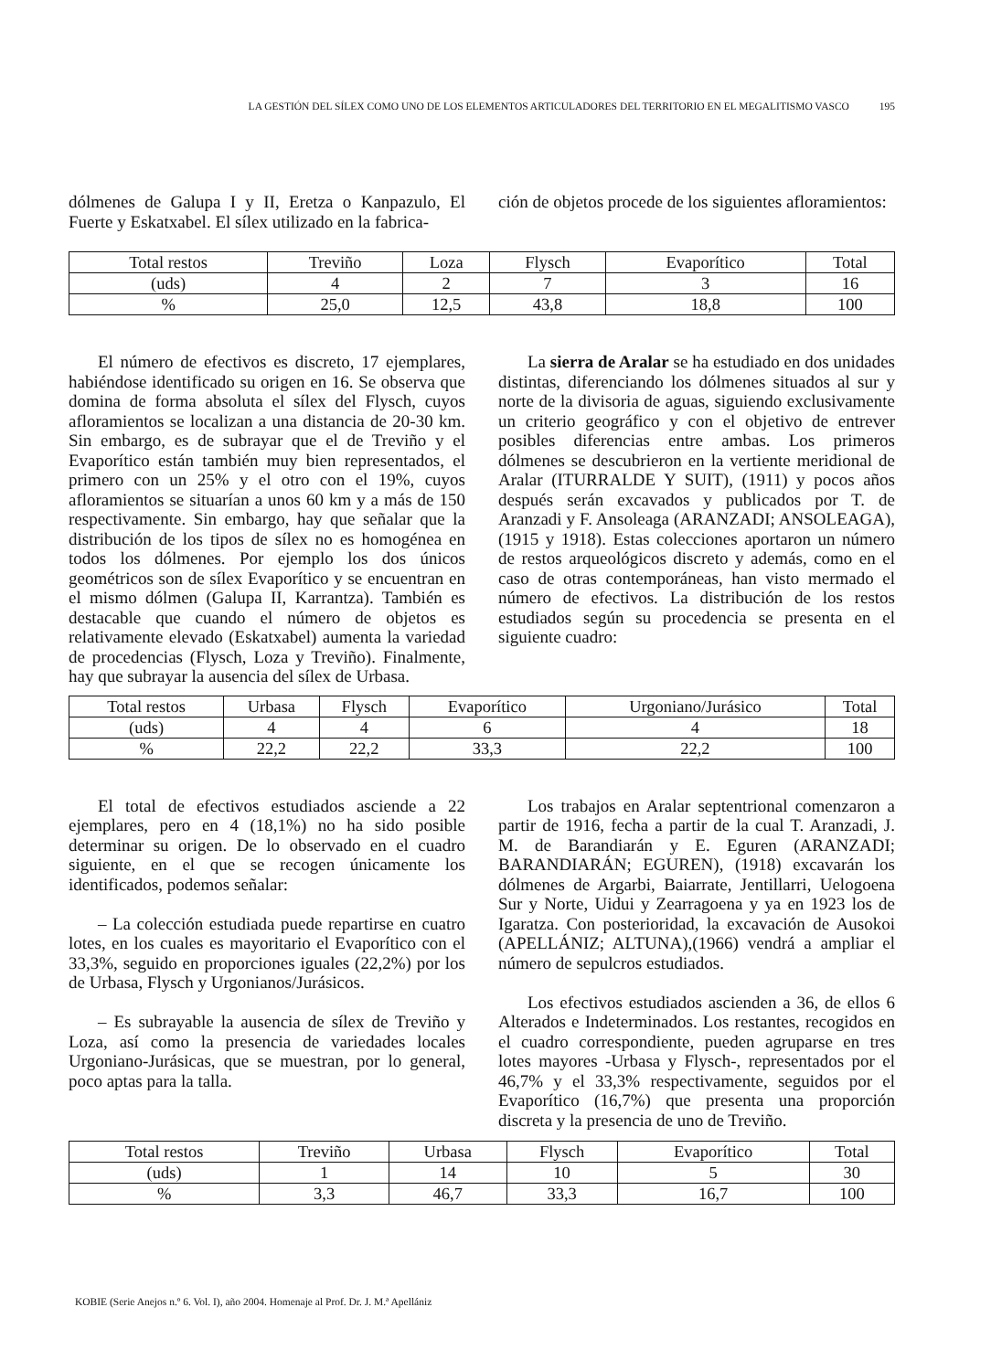LA GESTIÓN DEL SÍLEX COMO UNO DE LOS ELEMENTOS ARTICULADORES DEL TERRITORIO EN EL MEGALITISMO VASCO 195
dólmenes de Galupa I y II, Eretza o Kanpazulo, El Fuerte y Eskatxabel. El sílex utilizado en la fabrica-
ción de objetos procede de los siguientes afloramientos:
| Total restos | Treviño | Loza | Flysch | Evaporítico | Total |
| --- | --- | --- | --- | --- | --- |
| (uds) | 4 | 2 | 7 | 3 | 16 |
| % | 25,0 | 12,5 | 43,8 | 18,8 | 100 |
El número de efectivos es discreto, 17 ejemplares, habiéndose identificado su origen en 16. Se observa que domina de forma absoluta el sílex del Flysch, cuyos afloramientos se localizan a una distancia de 20-30 km. Sin embargo, es de subrayar que el de Treviño y el Evaporítico están también muy bien representados, el primero con un 25% y el otro con el 19%, cuyos afloramientos se situarían a unos 60 km y a más de 150 respectivamente. Sin embargo, hay que señalar que la distribución de los tipos de sílex no es homogénea en todos los dólmenes. Por ejemplo los dos únicos geométricos son de sílex Evaporítico y se encuentran en el mismo dólmen (Galupa II, Karrantza). También es destacable que cuando el número de objetos es relativamente elevado (Eskatxabel) aumenta la variedad de procedencias (Flysch, Loza y Treviño). Finalmente, hay que subrayar la ausencia del sílex de Urbasa.
La sierra de Aralar se ha estudiado en dos unidades distintas, diferenciando los dólmenes situados al sur y norte de la divisoria de aguas, siguiendo exclusivamente un criterio geográfico y con el objetivo de entrever posibles diferencias entre ambas. Los primeros dólmenes se descubrieron en la vertiente meridional de Aralar (ITURRALDE Y SUIT), (1911) y pocos años después serán excavados y publicados por T. de Aranzadi y F. Ansoleaga (ARANZADI; ANSOLEAGA), (1915 y 1918). Estas colecciones aportaron un número de restos arqueológicos discreto y además, como en el caso de otras contemporáneas, han visto mermado el número de efectivos. La distribución de los restos estudiados según su procedencia se presenta en el siguiente cuadro:
| Total restos | Urbasa | Flysch | Evaporítico | Urgoniano/Jurásico | Total |
| --- | --- | --- | --- | --- | --- |
| (uds) | 4 | 4 | 6 | 4 | 18 |
| % | 22,2 | 22,2 | 33,3 | 22,2 | 100 |
El total de efectivos estudiados asciende a 22 ejemplares, pero en 4 (18,1%) no ha sido posible determinar su origen. De lo observado en el cuadro siguiente, en el que se recogen únicamente los identificados, podemos señalar:
– La colección estudiada puede repartirse en cuatro lotes, en los cuales es mayoritario el Evaporítico con el 33,3%, seguido en proporciones iguales (22,2%) por los de Urbasa, Flysch y Urgonianos/Jurásicos.
– Es subrayable la ausencia de sílex de Treviño y Loza, así como la presencia de variedades locales Urgoniano-Jurásicas, que se muestran, por lo general, poco aptas para la talla.
Los trabajos en Aralar septentrional comenzaron a partir de 1916, fecha a partir de la cual T. Aranzadi, J. M. de Barandiarán y E. Eguren (ARANZADI; BARANDIARÁN; EGUREN), (1918) excavarán los dólmenes de Argarbi, Baiarrate, Jentillarri, Uelogoena Sur y Norte, Uidui y Zearragoena y ya en 1923 los de Igaratza. Con posterioridad, la excavación de Ausokoi (APELLÁNIZ; ALTUNA),(1966) vendrá a ampliar el número de sepulcros estudiados.
Los efectivos estudiados ascienden a 36, de ellos 6 Alterados e Indeterminados. Los restantes, recogidos en el cuadro correspondiente, pueden agruparse en tres lotes mayores -Urbasa y Flysch-, representados por el 46,7% y el 33,3% respectivamente, seguidos por el Evaporítico (16,7%) que presenta una proporción discreta y la presencia de uno de Treviño.
| Total restos | Treviño | Urbasa | Flysch | Evaporítico | Total |
| --- | --- | --- | --- | --- | --- |
| (uds) | 1 | 14 | 10 | 5 | 30 |
| % | 3,3 | 46,7 | 33,3 | 16,7 | 100 |
KOBIE (Serie Anejos n.º 6. Vol. I), año 2004. Homenaje al Prof. Dr. J. M.ª Apellániz